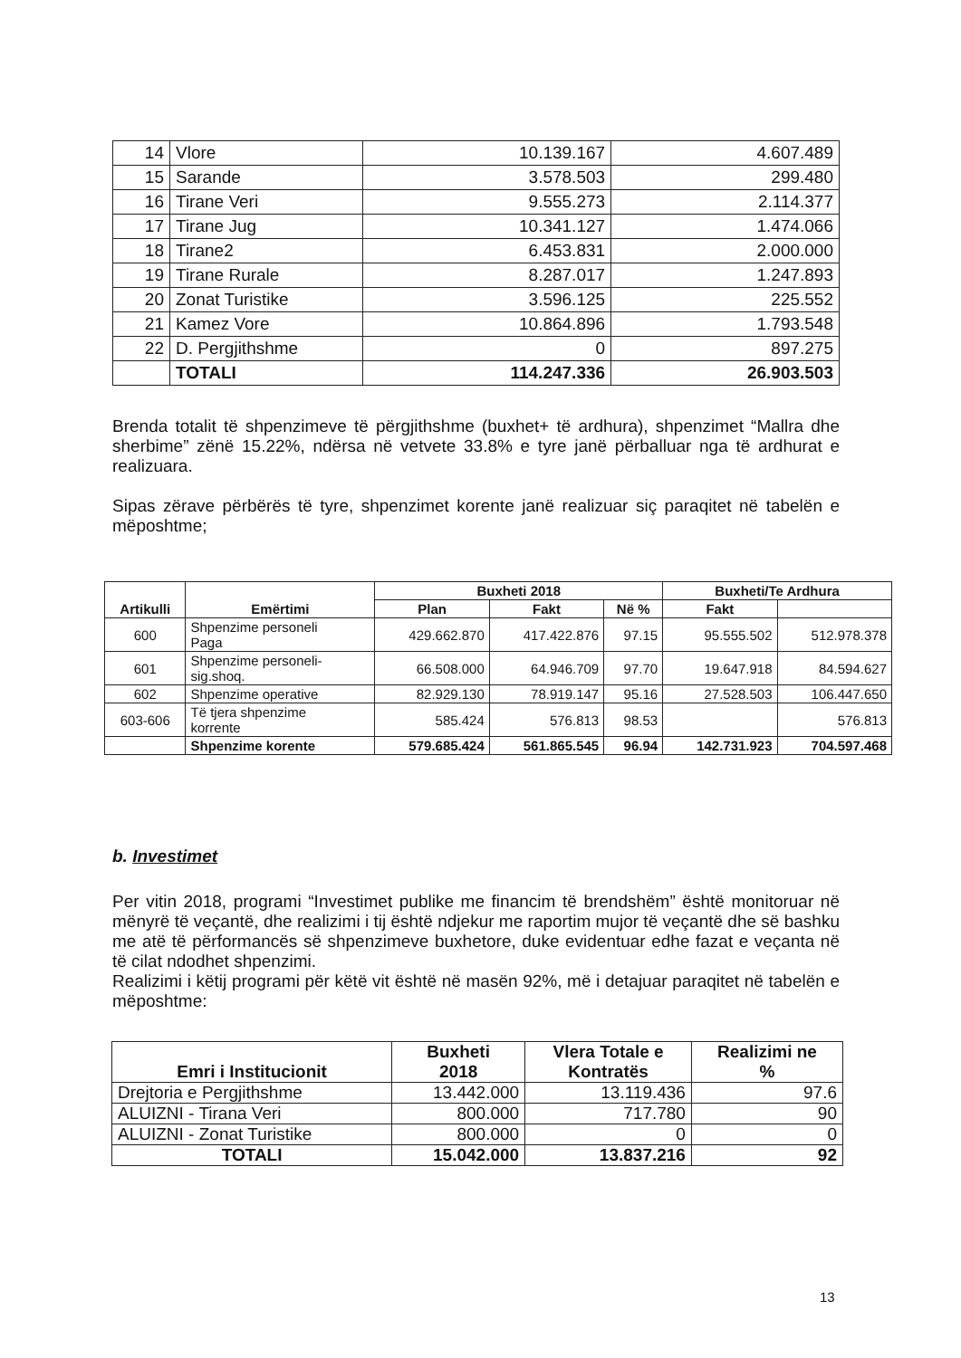| 14 | Vlore | 10.139.167 | 4.607.489 |
| 15 | Sarande | 3.578.503 | 299.480 |
| 16 | Tirane Veri | 9.555.273 | 2.114.377 |
| 17 | Tirane Jug | 10.341.127 | 1.474.066 |
| 18 | Tirane2 | 6.453.831 | 2.000.000 |
| 19 | Tirane Rurale | 8.287.017 | 1.247.893 |
| 20 | Zonat Turistike | 3.596.125 | 225.552 |
| 21 | Kamez Vore | 10.864.896 | 1.793.548 |
| 22 | D. Pergjithshme | 0 | 897.275 |
| | TOTALI | 114.247.336 | 26.903.503 |
Brenda totalit të shpenzimeve të përgjithshme (buxhet+ të ardhura), shpenzimet “Mallra dhe sherbime” zënë 15.22%, ndërsa në vetvete 33.8% e tyre janë përballuar nga të ardhurat e realizuara.
Sipas zërave përbërës të tyre, shpenzimet korente janë realizuar siç paraqitet në tabelën e mëposhtme;
| Artikulli | Emërtimi | Buxheti 2018 | | | Buxheti/Te Ardhura | |
| --- | --- | --- | --- | --- | --- | --- |
| | | Plan | Fakt | Në % | Fakt | |
| 600 | Shpenzime personeli Paga | 429.662.870 | 417.422.876 | 97.15 | 95.555.502 | 512.978.378 |
| 601 | Shpenzime personeli- sig.shoq. | 66.508.000 | 64.946.709 | 97.70 | 19.647.918 | 84.594.627 |
| 602 | Shpenzime operative | 82.929.130 | 78.919.147 | 95.16 | 27.528.503 | 106.447.650 |
| 603-606 | Të tjera shpenzime korrente | 585.424 | 576.813 | 98.53 | | 576.813 |
| | Shpenzime korente | 579.685.424 | 561.865.545 | 96.94 | 142.731.923 | 704.597.468 |
b. Investimet
Per vitin 2018, programi “Investimet publike me financim të brendshëm” është monitoruar në mënyrë të veçantë, dhe realizimi i tij është ndjekur me raportim mujor të veçantë dhe së bashku me atë të përformancës së shpenzimeve buxhetore, duke evidentuar edhe fazat e veçanta në të cilat ndodhet shpenzimi.
Realizimi i këtij programi për këtë vit është në masën 92%, më i detajuar paraqitet në tabelën e mëposhtme:
| Emri i Institucionit | Buxheti 2018 | Vlera Totale e Kontratës | Realizimi ne % |
| --- | --- | --- | --- |
| Drejtoria e Pergjithshme | 13.442.000 | 13.119.436 | 97.6 |
| ALUIZNI - Tirana Veri | 800.000 | 717.780 | 90 |
| ALUIZNI - Zonat Turistike | 800.000 | 0 | 0 |
| TOTALI | 15.042.000 | 13.837.216 | 92 |
13